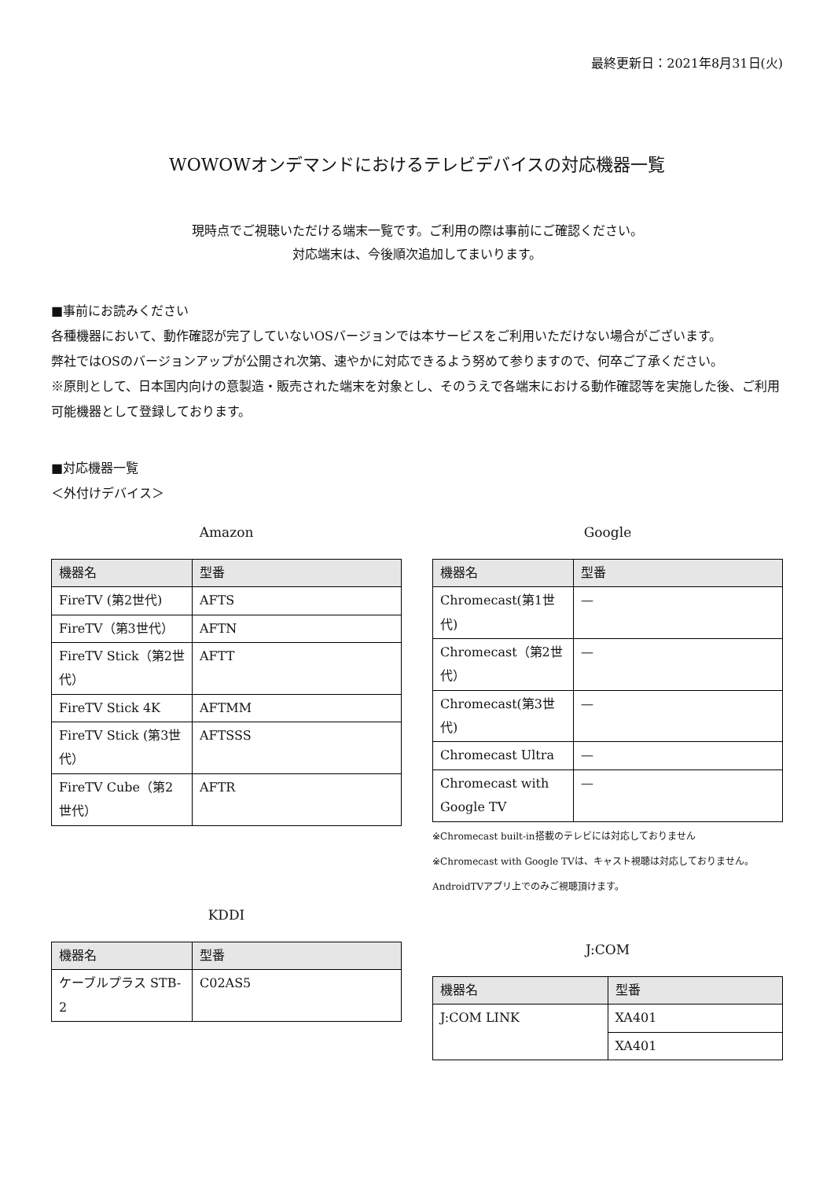最終更新日：2021年8月31日(火)
WOWOWオンデマンドにおけるテレビデバイスの対応機器一覧
現時点でご視聴いただける端末一覧です。ご利用の際は事前にご確認ください。
対応端末は、今後順次追加してまいります。
■事前にお読みください
各種機器において、動作確認が完了していないOSバージョンでは本サービスをご利用いただけない場合がございます。
弊社ではOSのバージョンアップが公開され次第、速やかに対応できるよう努めて参りますので、何卒ご了承ください。
※原則として、日本国内向けの意製造・販売された端末を対象とし、そのうえで各端末における動作確認等を実施した後、ご利用可能機器として登録しております。
■対応機器一覧
＜外付けデバイス＞
Amazon
| 機器名 | 型番 |
| --- | --- |
| FireTV (第2世代) | AFTS |
| FireTV（第3世代） | AFTN |
| FireTV Stick（第2世代） | AFTT |
| FireTV Stick 4K | AFTMM |
| FireTV Stick (第3世代） | AFTSSS |
| FireTV Cube（第2世代） | AFTR |
KDDI
| 機器名 | 型番 |
| --- | --- |
| ケーブルプラス STB-2 | C02AS5 |
Google
| 機器名 | 型番 |
| --- | --- |
| Chromecast(第1世代) | — |
| Chromecast（第2世代） | — |
| Chromecast(第3世代) | — |
| Chromecast Ultra | — |
| Chromecast with Google TV | — |
※Chromecast built-in搭載のテレビには対応しておりません
※Chromecast with Google TVは、キャスト視聴は対応しておりません。AndroidTVアプリ上でのみご視聴頂けます。
J:COM
| 機器名 | 型番 |
| --- | --- |
| J:COM LINK | XA401 |
| | XA401 |